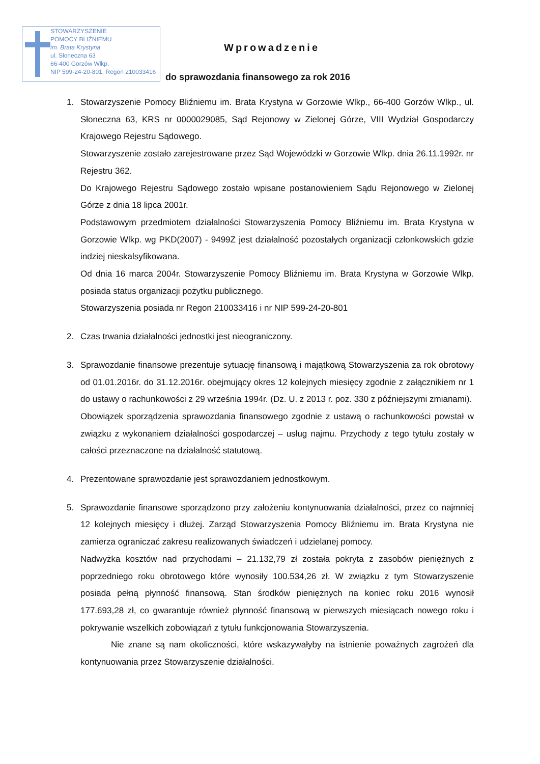STOWARZYSZENIE
POMOCY BLIŹNIEMU
im. Brata Krystyna
ul. Słoneczna 63
66-400 Gorzów Wlkp.
NIP 599-24-20-801, Regon 210033416
Wprowadzenie
do sprawozdania finansowego za rok 2016
1. Stowarzyszenie Pomocy Bliźniemu im. Brata Krystyna w Gorzowie Wlkp., 66-400 Gorzów Wlkp., ul. Słoneczna 63, KRS nr 0000029085, Sąd Rejonowy w Zielonej Górze, VIII Wydział Gospodarczy Krajowego Rejestru Sądowego.
Stowarzyszenie zostało zarejestrowane przez Sąd Wojewódzki w Gorzowie Wlkp. dnia 26.11.1992r. nr Rejestru 362.
Do Krajowego Rejestru Sądowego zostało wpisane postanowieniem Sądu Rejonowego w Zielonej Górze z dnia 18 lipca 2001r.
Podstawowym przedmiotem działalności Stowarzyszenia Pomocy Bliźniemu im. Brata Krystyna w Gorzowie Wlkp. wg PKD(2007) - 9499Z jest działalność pozostałych organizacji członkowskich gdzie indziej nieskalsyfikowana.
Od dnia 16 marca 2004r. Stowarzyszenie Pomocy Bliźniemu im. Brata Krystyna w Gorzowie Wlkp. posiada status organizacji pożytku publicznego.
Stowarzyszenia posiada nr Regon 210033416 i nr NIP 599-24-20-801
2. Czas trwania działalności jednostki jest nieograniczony.
3. Sprawozdanie finansowe prezentuje sytuację finansową i majątkową Stowarzyszenia za rok obrotowy od 01.01.2016r. do 31.12.2016r. obejmujący okres 12 kolejnych miesięcy zgodnie z załącznikiem nr 1 do ustawy o rachunkowości z 29 września 1994r. (Dz. U. z 2013 r. poz. 330 z późniejszymi zmianami).
Obowiązek sporządzenia sprawozdania finansowego zgodnie z ustawą o rachunkowości powstał w związku z wykonaniem działalności gospodarczej – usług najmu. Przychody z tego tytułu zostały w całości przeznaczone na działalność statutową.
4. Prezentowane sprawozdanie jest sprawozdaniem jednostkowym.
5. Sprawozdanie finansowe sporządzono przy założeniu kontynuowania działalności, przez co najmniej 12 kolejnych miesięcy i dłużej. Zarząd Stowarzyszenia Pomocy Bliźniemu im. Brata Krystyna nie zamierza ograniczać zakresu realizowanych świadczeń i udzielanej pomocy.
Nadwyżka kosztów nad przychodami – 21.132,79 zł została pokryta z zasobów pieniężnych z poprzedniego roku obrotowego które wynosiły 100.534,26 zł. W związku z tym Stowarzyszenie posiada pełną płynność finansową. Stan środków pieniężnych na koniec roku 2016 wynosił 177.693,28 zł, co gwarantuje również płynność finansową w pierwszych miesiącach nowego roku i pokrywanie wszelkich zobowiązań z tytułu funkcjonowania Stowarzyszenia.
Nie znane są nam okoliczności, które wskazywałyby na istnienie poważnych zagrożeń dla kontynuowania przez Stowarzyszenie działalności.